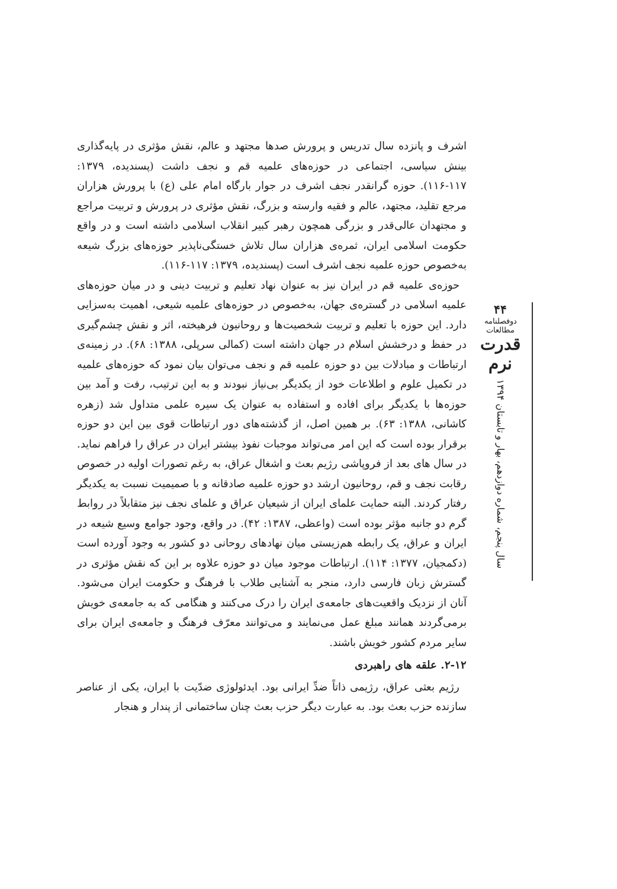اشرف و پانزده سال تدریس و پرورش صدها مجتهد و عالم، نقش مؤثری در پایه‌گذاری بینش سیاسی، اجتماعی در حوزه‌های علمیه قم و نجف داشت (پسندیده، ۱۳۷۹: ۱۱۷-۱۱۶). حوزه گرانقدر نجف اشرف در جوار بارگاه امام علی (ع) با پرورش هزاران مرجع تقلید، مجتهد، عالم و فقیه وارسته و بزرگ، نقش مؤثری در پرورش و تربیت مراجع و مجتهدان عالی‌قدر و بزرگی همچون رهبر کبیر انقلاب اسلامی داشته است و در واقع حکومت اسلامی ایران، ثمره‌ی هزاران سال تلاش خستگی‌ناپذیر حوزه‌های بزرگ شیعه به‌خصوص حوزه علمیه نجف اشرف است (پسندیده، ۱۳۷۹: ۱۱۷-۱۱۶).
حوزه‌ی علمیه قم در ایران نیز به عنوان نهاد تعلیم و تربیت دینی و در میان حوزه‌های علمیه اسلامی در گستره‌ی جهان، به‌خصوص در حوزه‌های علمیه شیعی، اهمیت به‌سزایی دارد. این حوزه با تعلیم و تربیت شخصیت‌ها و روحانیون فرهیخته، اثر و نقش چشم‌گیری در حفظ و درخشش اسلام در جهان داشته است (کمالی سرپلی، ۱۳۸۸: ۶۸). در زمینه‌ی ارتباطات و مبادلات بین دو حوزه علمیه قم و نجف می‌توان بیان نمود که حوزه‌های علمیه در تکمیل علوم و اطلاعات خود از یکدیگر بی‌نیاز نبودند و به این ترتیب، رفت و آمد بین حوزه‌ها با یکدیگر برای افاده و استفاده به عنوان یک سیره علمی متداول شد (زهره کاشانی، ۱۳۸۸: ۶۳). بر همین اصل، از گذشته‌های دور ارتباطات قوی بین این دو حوزه برقرار بوده است که این امر می‌تواند موجبات نفوذ بیشتر ایران در عراق را فراهم نماید. در سال های بعد از فروپاشی رژیم بعث و اشغال عراق، به رغم تصورات اولیه در خصوص رقابت نجف و قم، روحانیون ارشد دو حوزه علمیه صادقانه و با صمیمیت نسبت به یکدیگر رفتار کردند. البته حمایت علمای ایران از شیعیان عراق و علمای نجف نیز متقابلاً در روابط گرم دو جانبه مؤثر بوده است (واعظی، ۱۳۸۷: ۴۲). در واقع، وجود جوامع وسیع شیعه در ایران و عراق، یک رابطه هم‌زیستی میان نهادهای روحانی دو کشور به وجود آورده است (دکمجیان، ۱۳۷۷: ۱۱۴). ارتباطات موجود میان دو حوزه علاوه بر این که نقش مؤثری در گسترش زبان فارسی دارد، منجر به آشنایی طلاب با فرهنگ و حکومت ایران می‌شود. آنان از نزدیک واقعیت‌های جامعه‌ی ایران را درک می‌کنند و هنگامی که به جامعه‌ی خویش برمی‌گردند همانند مبلغ عمل می‌نمایند و می‌توانند معرّف فرهنگ و جامعه‌ی ایران برای سایر مردم کشور خویش باشند.
۲-۱۲. علقه های راهبردی
رژیم بعثی عراق، رژیمی ذاتاً ضدِّ ایرانی بود. ایدئولوژی ضدّیت با ایران، یکی از عناصر سازنده حزب بعث بود. به عبارت دیگر حزب بعث چنان ساختمانی از پندار و هنجار
۴۴
دوفصلنامه مطالعات
قدرت نرم
سال پنجم، شماره دوازدهم، بهار و تابستان ۱۳۹۴